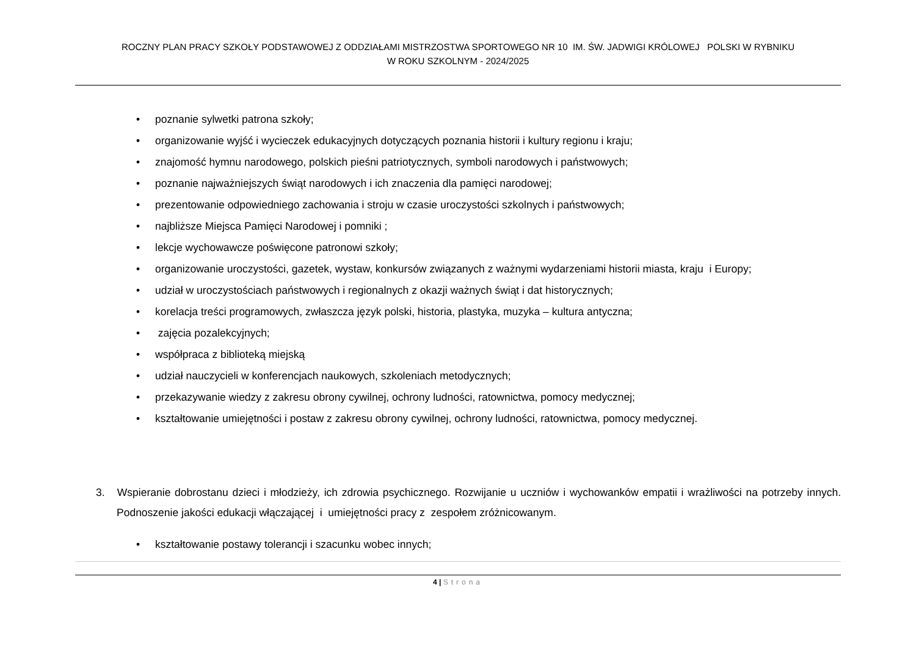ROCZNY PLAN PRACY SZKOŁY PODSTAWOWEJ Z ODDZIAŁAMI MISTRZOSTWA SPORTOWEGO NR 10 IM. ŚW. JADWIGI KRÓLOWEJ POLSKI W RYBNIKU
W ROKU SZKOLNYM - 2024/2025
• poznanie sylwetki patrona szkoły;
• organizowanie wyjść i wycieczek edukacyjnych dotyczących poznania historii i kultury regionu i kraju;
• znajomość hymnu narodowego, polskich pieśni patriotycznych, symboli narodowych i państwowych;
• poznanie najważniejszych świąt narodowych i ich znaczenia dla pamięci narodowej;
• prezentowanie odpowiedniego zachowania i stroju w czasie uroczystości szkolnych i państwowych;
• najbliższe Miejsca Pamięci Narodowej i pomniki ;
• lekcje wychowawcze poświęcone patronowi szkoły;
• organizowanie uroczystości, gazetek, wystaw, konkursów związanych z ważnymi wydarzeniami historii miasta, kraju i Europy;
• udział w uroczystościach państwowych i regionalnych z okazji ważnych świąt i dat historycznych;
• korelacja treści programowych, zwłaszcza język polski, historia, plastyka, muzyka – kultura antyczna;
• zajęcia pozalekcyjnych;
• współpraca z biblioteką miejską
• udział nauczycieli w konferencjach naukowych, szkoleniach metodycznych;
• przekazywanie wiedzy z zakresu obrony cywilnej, ochrony ludności, ratownictwa, pomocy medycznej;
• kształtowanie umiejętności i postaw z zakresu obrony cywilnej, ochrony ludności, ratownictwa, pomocy medycznej.
3. Wspieranie dobrostanu dzieci i młodzieży, ich zdrowia psychicznego. Rozwijanie u uczniów i wychowanków empatii i wrażliwości na potrzeby innych. Podnoszenie jakości edukacji włączającej i umiejętności pracy z zespołem zróżnicowanym.
• kształtowanie postawy tolerancji i szacunku wobec innych;
4 | Strona